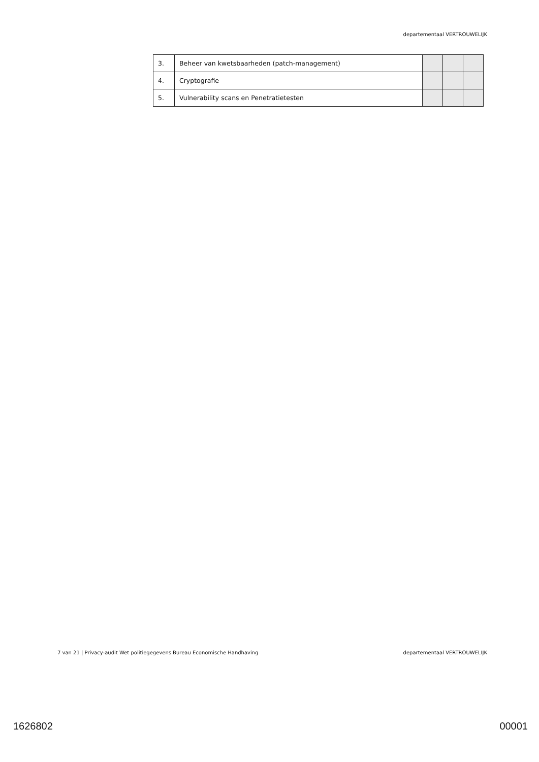departementaal VERTROUWELIJK
| 3. | Beheer van kwetsbaarheden (patch-management) | | | |
| 4. | Cryptografie | | | |
| 5. | Vulnerability scans en Penetratietesten | | | |
7 van 21 | Privacy-audit Wet politiegegevens Bureau Economische Handhaving departementaal VERTROUWELIJK
1626802 00001